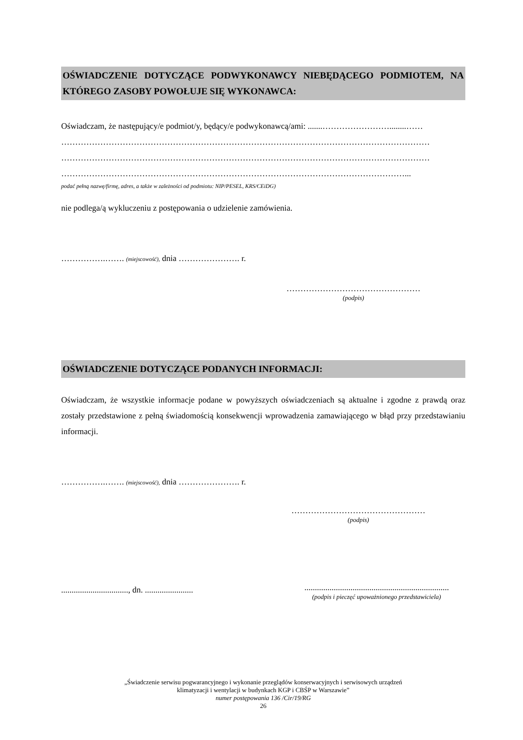OŚWIADCZENIE DOTYCZĄCE PODWYKONAWCY NIEBĘDĄCEGO PODMIOTEM, NA KTÓREGO ZASOBY POWOŁUJE SIĘ WYKONAWCA:
Oświadczam, że następujący/e podmiot/y, będący/e podwykonawcą/ami: .......……………………........……
……………………………………………………………………………………………………………………
……………………………………………………………………………………………………………………
……………………………………………………………………………………………………………...
podać pełną nazwę/firmę, adres, a także w zależności od podmiotu: NIP/PESEL, KRS/CEiDG)
nie podlega/ą wykluczeniu z postępowania o udzielenie zamówienia.
…………….……. (miejscowość), dnia …………………. r.
…………………………………………
(podpis)
OŚWIADCZENIE DOTYCZĄCE PODANYCH INFORMACJI:
Oświadczam, że wszystkie informacje podane w powyższych oświadczeniach są aktualne i zgodne z prawdą oraz zostały przedstawione z pełną świadomością konsekwencji wprowadzenia zamawiającego w błąd przy przedstawianiu informacji.
…………….……. (miejscowość), dnia …………………. r.
…………………………………………
(podpis)
................................, dn. .......................
.....................................................................
(podpis i pieczęć upoważnionego przedstawiciela)
„Świadczenie serwisu pogwarancyjnego i wykonanie przeglądów konserwacyjnych i serwisowych urządzeń
klimatyzacji i wentylacji w budynkach KGP i CBŚP w Warszawie”
numer postępowania 136 /Cir/19/RG
26